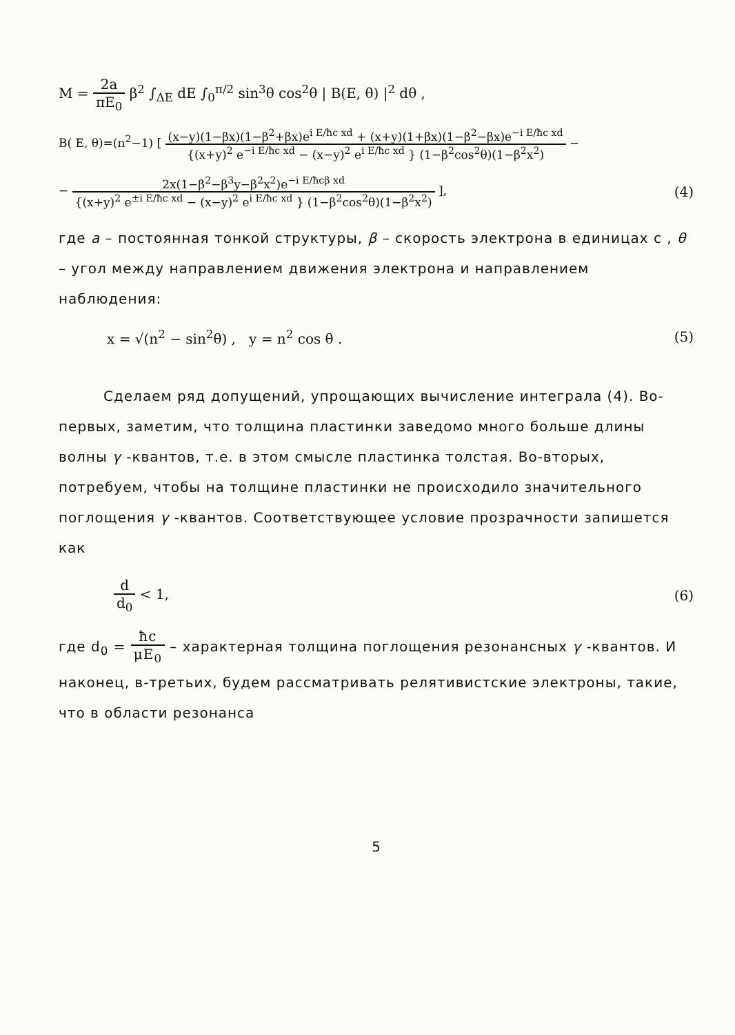M = 2a πE<sub>0</sub> β<sup>2</sup> ∫<sub>ΔE</sub> dE ∫<sub>0</sub><sup>π/2</sup> sin<sup>3</sup>θ cos<sup>2</sup>θ | B(E, θ) |<sup>2</sup> dθ ,
B( E, θ)=(n<sup>2</sup>−1) [ (x−y)(1−βx)(1−β<sup>2</sup>+βx)e<sup>i E/ħc xd</sup> + (x+y)(1+βx)(1−β<sup>2</sup>−βx)e<sup>−i E/ħc xd</sup> {(x+y)<sup>2</sup> e<sup>−i E/ħc xd</sup> − (x−y)<sup>2</sup> e<sup>i E/ħc xd</sup> } (1−β<sup>2</sup>cos<sup>2</sup>θ)(1−β<sup>2</sup>x<sup>2</sup>) −
− 2x(1−β<sup>2</sup>−β<sup>3</sup>y−β<sup>2</sup>x<sup>2</sup>)e<sup>−i E/ħcβ xd</sup> {(x+y)<sup>2</sup> e<sup>±i E/ħc xd</sup> − (x−y)<sup>2</sup> e<sup>i E/ħc xd</sup> } (1−β<sup>2</sup>cos<sup>2</sup>θ)(1−β<sup>2</sup>x<sup>2</sup>) ],
(4)
где a – постоянная тонкой структуры, β – скорость электрона в единицах c , θ – угол между направлением движения электрона и направлением наблюдения:
x = √(n<sup>2</sup> − sin<sup>2</sup>θ) , y = n<sup>2</sup> cos θ .
(5)
Сделаем ряд допущений, упрощающих вычисление интеграла (4). Во-первых, заметим, что толщина пластинки заведомо много больше длины волны γ -квантов, т.е. в этом смысле пластинка толстая. Во-вторых, потребуем, чтобы на толщине пластинки не происходило значительного поглощения γ -квантов. Соответствующее условие прозрачности запишется как
d d<sub>0</sub> < 1, (6)
где d<sub>0</sub> = ħc μE<sub>0</sub> – характерная толщина поглощения резонансных γ -квантов. И наконец, в-третьих, будем рассматривать релятивистские электроны, такие, что в области резонанса
5